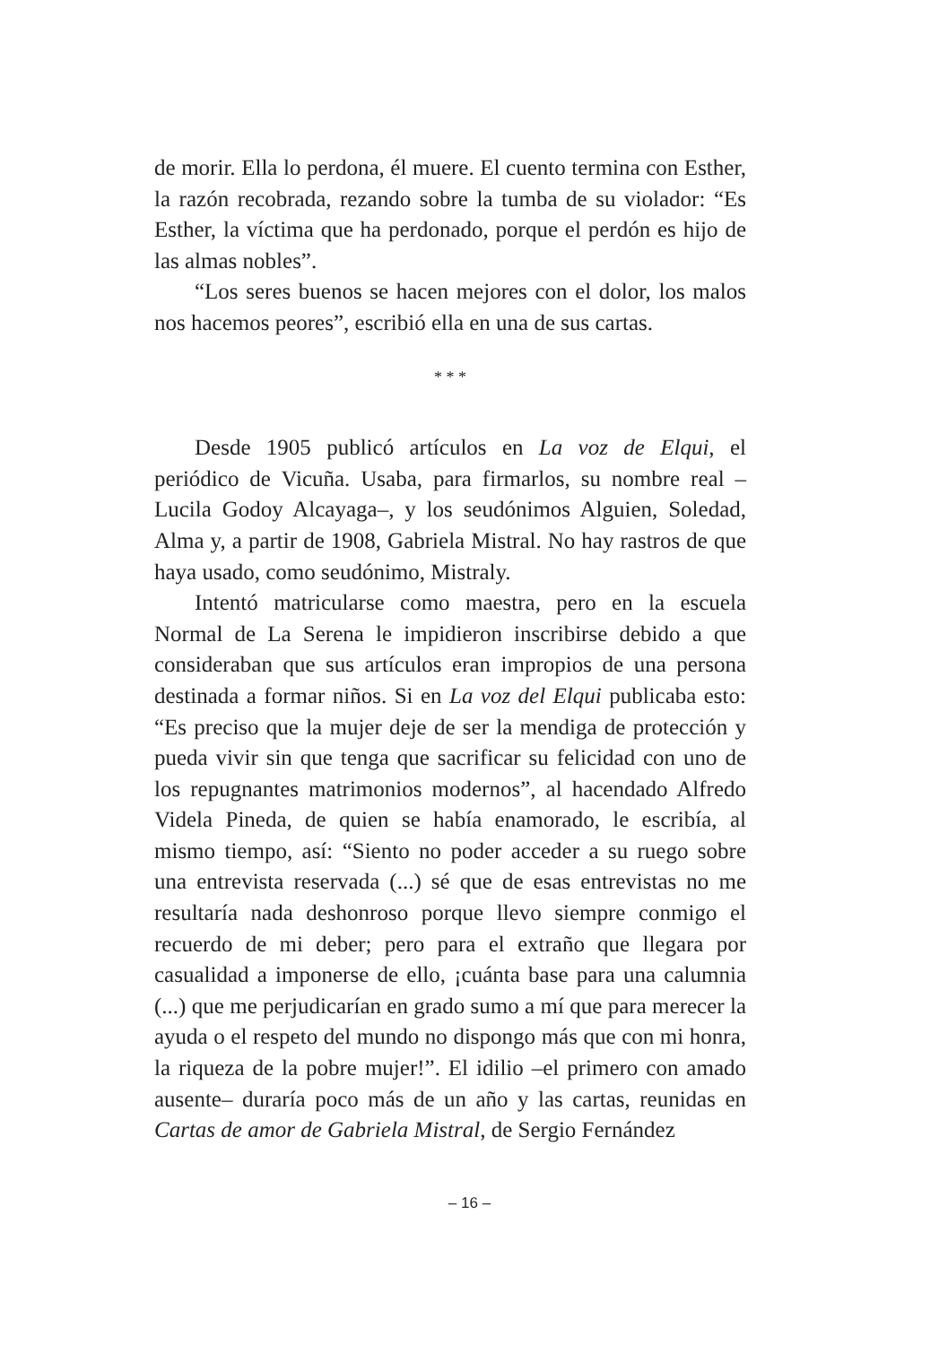de morir. Ella lo perdona, él muere. El cuento termina con Esther, la razón recobrada, rezando sobre la tumba de su violador: “Es Esther, la víctima que ha perdonado, porque el perdón es hijo de las almas nobles”.
“Los seres buenos se hacen mejores con el dolor, los malos nos hacemos peores”, escribió ella en una de sus cartas.
* * *
Desde 1905 publicó artículos en La voz de Elqui, el periódico de Vicuña. Usaba, para firmarlos, su nombre real –Lucila Godoy Alcayaga–, y los seudónimos Alguien, Soledad, Alma y, a partir de 1908, Gabriela Mistral. No hay rastros de que haya usado, como seudónimo, Mistraly.
Intentó matricularse como maestra, pero en la escuela Normal de La Serena le impidieron inscribirse debido a que consideraban que sus artículos eran impropios de una persona destinada a formar niños. Si en La voz del Elqui publicaba esto: “Es preciso que la mujer deje de ser la mendiga de protección y pueda vivir sin que tenga que sacrificar su felicidad con uno de los repugnantes matrimonios modernos”, al hacendado Alfredo Videla Pineda, de quien se había enamorado, le escribía, al mismo tiempo, así: “Siento no poder acceder a su ruego sobre una entrevista reservada (...) sé que de esas entrevistas no me resultaría nada deshonroso porque llevo siempre conmigo el recuerdo de mi deber; pero para el extraño que llegara por casualidad a imponerse de ello, ¡cuánta base para una calumnia (...) que me perjudicarían en grado sumo a mí que para merecer la ayuda o el respeto del mundo no dispongo más que con mi honra, la riqueza de la pobre mujer!”. El idilio –el primero con amado ausente– duraría poco más de un año y las cartas, reunidas en Cartas de amor de Gabriela Mistral, de Sergio Fernández
– 16 –